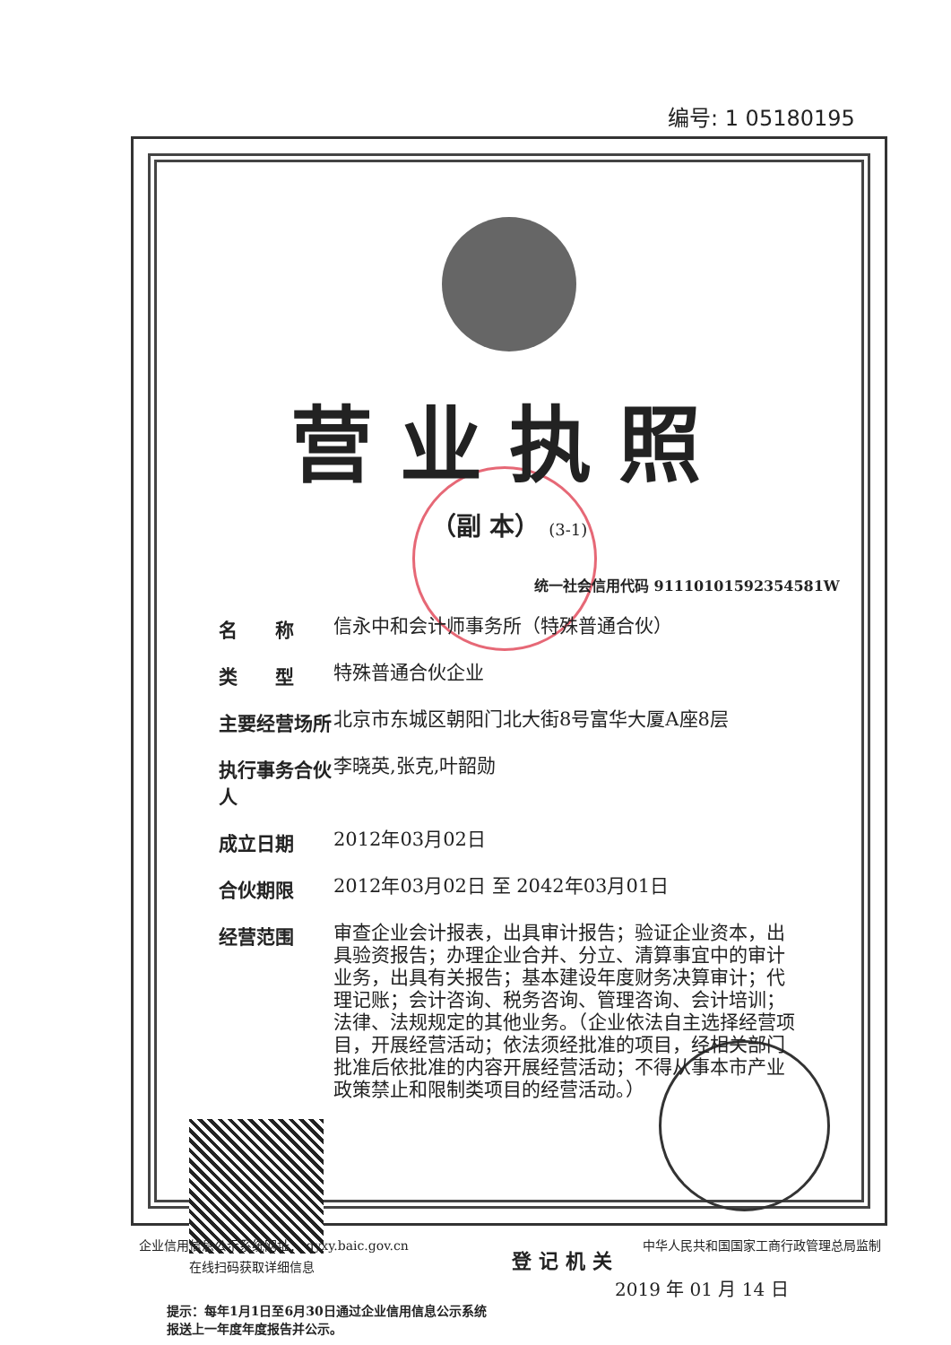编号: 1 05180195
营业执照
（副 本） (3-1)
统一社会信用代码 91110101592354581W
名　　称
信永中和会计师事务所（特殊普通合伙）
类　　型
特殊普通合伙企业
主要经营场所
北京市东城区朝阳门北大街8号富华大厦A座8层
执行事务合伙人
李晓英,张克,叶韶勋
成立日期
2012年03月02日
合伙期限
2012年03月02日 至 2042年03月01日
经营范围
审查企业会计报表，出具审计报告；验证企业资本，出具验资报告；办理企业合并、分立、清算事宜中的审计业务，出具有关报告；基本建设年度财务决算审计；代理记账；会计咨询、税务咨询、管理咨询、会计培训；法律、法规规定的其他业务。（企业依法自主选择经营项目，开展经营活动；依法须经批准的项目，经相关部门批准后依批准的内容开展经营活动；不得从事本市产业政策禁止和限制类项目的经营活动。）
在线扫码获取详细信息
登记机关
2019 年 01 月 14 日
提示：每年1月1日至6月30日通过企业信用信息公示系统
报送上一年度年度报告并公示。
企业信用信息公示系统网址： qyxy.baic.gov.cn 中华人民共和国国家工商行政管理总局监制